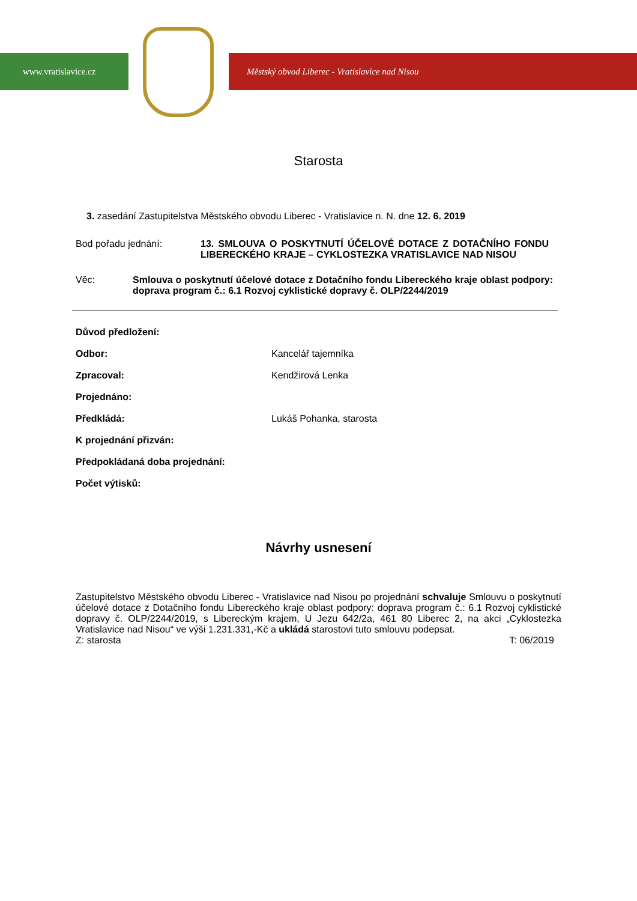www.vratislavice.cz Městský obvod Liberec - Vratislavice nad Nisou
Starosta
3. zasedání Zastupitelstva Městského obvodu Liberec - Vratislavice n. N. dne 12. 6. 2019
Bod pořadu jednání: 13. SMLOUVA O POSKYTNUTÍ ÚČELOVÉ DOTACE Z DOTAČNÍHO FONDU LIBERECKÉHO KRAJE – CYKLOSTEZKA VRATISLAVICE NAD NISOU
Věc: Smlouva o poskytnutí účelové dotace z Dotačního fondu Libereckého kraje oblast podpory: doprava program č.: 6.1 Rozvoj cyklistické dopravy č. OLP/2244/2019
Důvod předložení:
Odbor: Kancelář tajemníka
Zpracoval: Kendžirová Lenka
Projednáno:
Předkládá: Lukáš Pohanka, starosta
K projednání přizván:
Předpokládaná doba projednání:
Počet výtisků:
Návrhy usnesení
Zastupitelstvo Městského obvodu Liberec - Vratislavice nad Nisou po projednání schvaluje Smlouvu o poskytnutí účelové dotace z Dotačního fondu Libereckého kraje oblast podpory: doprava program č.: 6.1 Rozvoj cyklistické dopravy č. OLP/2244/2019, s Libereckým krajem, U Jezu 642/2a, 461 80 Liberec 2, na akci „Cyklostezka Vratislavice nad Nisou“ ve výši 1.231.331,-Kč a ukládá starostovi tuto smlouvu podepsat.
Z: starosta T: 06/2019